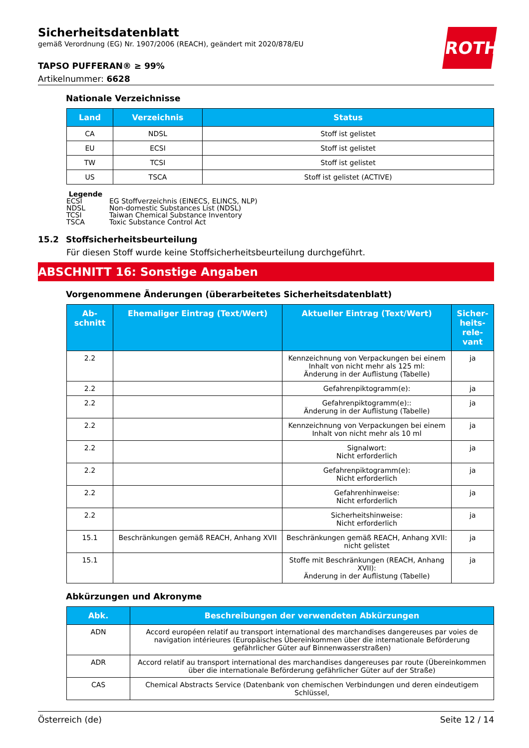ROTH
Sicherheitsdatenblatt
gemäß Verordnung (EG) Nr. 1907/2006 (REACH), geändert mit 2020/878/EU
TAPSO PUFFERAN® ≥ 99%
Artikelnummer: 6628
Nationale Verzeichnisse
| Land | Verzeichnis | Status |
| --- | --- | --- |
| CA | NDSL | Stoff ist gelistet |
| EU | ECSI | Stoff ist gelistet |
| TW | TCSI | Stoff ist gelistet |
| US | TSCA | Stoff ist gelistet (ACTIVE) |
Legende
ECSI EG Stoffverzeichnis (EINECS, ELINCS, NLP)
NDSL Non-domestic Substances List (NDSL)
TCSI Taiwan Chemical Substance Inventory
TSCA Toxic Substance Control Act
15.2 Stoffsicherheitsbeurteilung
Für diesen Stoff wurde keine Stoffsicherheitsbeurteilung durchgeführt.
ABSCHNITT 16: Sonstige Angaben
Vorgenommene Änderungen (überarbeitetes Sicherheitsdatenblatt)
| Ab- schnitt | Ehemaliger Eintrag (Text/Wert) | Aktueller Eintrag (Text/Wert) | Sicher- heits- rele- vant |
| --- | --- | --- | --- |
| 2.2 | | Kennzeichnung von Verpackungen bei einem Inhalt von nicht mehr als 125 ml: Änderung in der Auflistung (Tabelle) | ja |
| 2.2 | | Gefahrenpiktogramm(e): | ja |
| 2.2 | | Gefahrenpiktogramm(e):: Änderung in der Auflistung (Tabelle) | ja |
| 2.2 | | Kennzeichnung von Verpackungen bei einem Inhalt von nicht mehr als 10 ml | ja |
| 2.2 | | Signalwort: Nicht erforderlich | ja |
| 2.2 | | Gefahrenpiktogramm(e): Nicht erforderlich | ja |
| 2.2 | | Gefahrenhinweise: Nicht erforderlich | ja |
| 2.2 | | Sicherheitshinweise: Nicht erforderlich | ja |
| 15.1 | Beschränkungen gemäß REACH, Anhang XVII | Beschränkungen gemäß REACH, Anhang XVII: nicht gelistet | ja |
| 15.1 | | Stoffe mit Beschränkungen (REACH, Anhang XVII): Änderung in der Auflistung (Tabelle) | ja |
Abkürzungen und Akronyme
| Abk. | Beschreibungen der verwendeten Abkürzungen |
| --- | --- |
| ADN | Accord européen relatif au transport international des marchandises dangereuses par voies de navigation intérieures (Europäisches Übereinkommen über die internationale Beförderung gefährlicher Güter auf Binnenwasserstraßen) |
| ADR | Accord relatif au transport international des marchandises dangereuses par route (Übereinkommen über die internationale Beförderung gefährlicher Güter auf der Straße) |
| CAS | Chemical Abstracts Service (Datenbank von chemischen Verbindungen und deren eindeutigem Schlüssel, |
Österreich (de) Seite 12 / 14